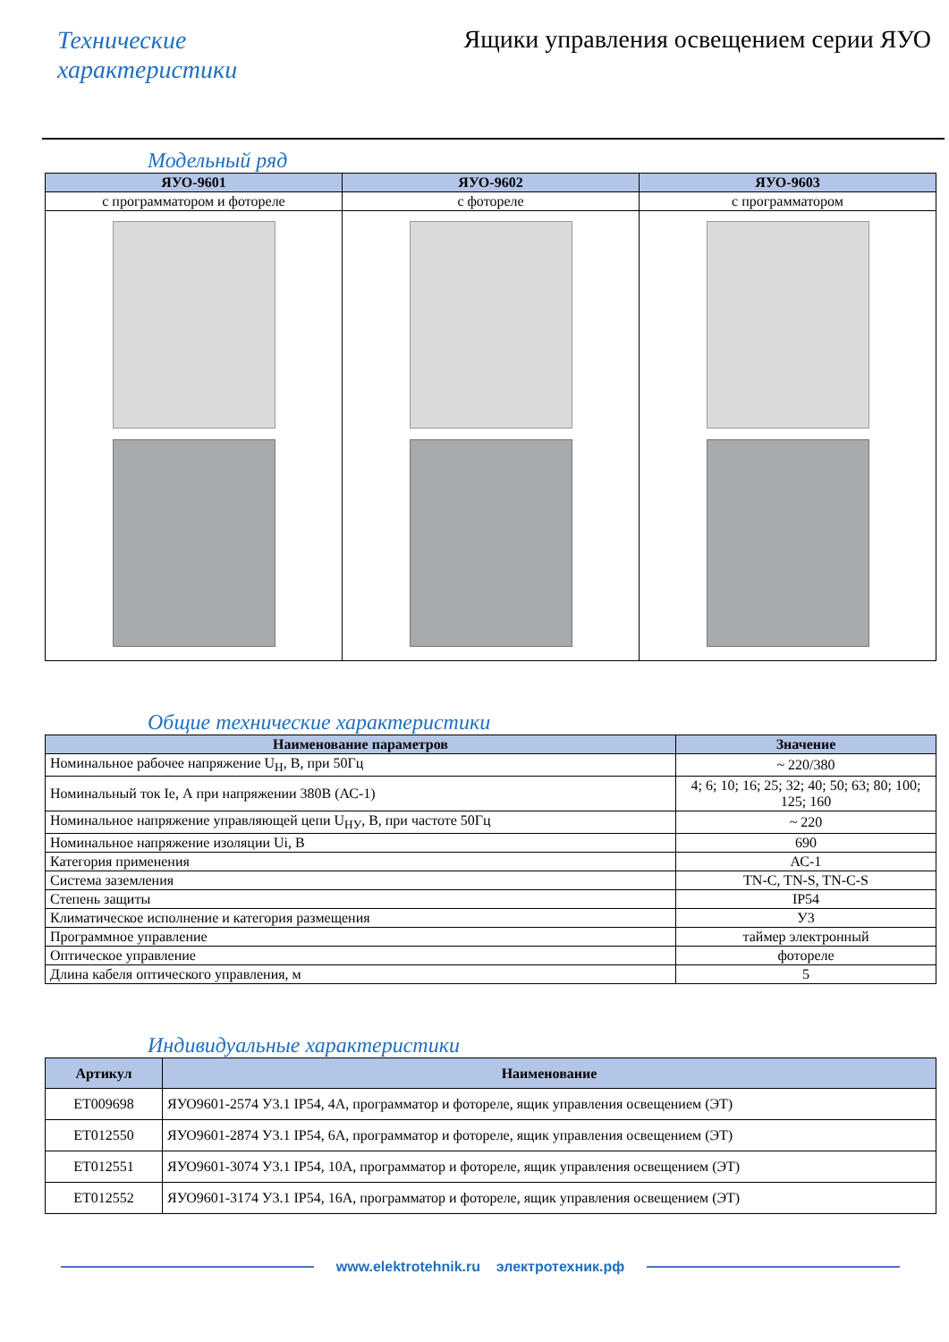Технические
характеристики
Ящики управления освещением серии ЯУО
Модельный ряд
| ЯУО-9601 | ЯУО-9602 | ЯУО-9603 |
| --- | --- | --- |
| с программатором и фотореле | с фотореле | с программатором |
Общие технические характеристики
| Наименование параметров | Значение |
| --- | --- |
| Номинальное рабочее напряжение U<sub>Н</sub>, В, при 50Гц | ~ 220/380 |
| Номинальный ток Ie, А при напряжении 380В (АС-1) | 4; 6; 10; 16; 25; 32; 40; 50; 63; 80; 100; 125; 160 |
| Номинальное напряжение управляющей цепи U<sub>НУ</sub>, В, при частоте 50Гц | ~ 220 |
| Номинальное напряжение изоляции Ui, В | 690 |
| Категория применения | АС-1 |
| Система заземления | TN-C, TN-S, TN-C-S |
| Степень защиты | IP54 |
| Климатическое исполнение и категория размещения | У3 |
| Программное управление | таймер электронный |
| Оптическое управление | фотореле |
| Длина кабеля оптического управления, м | 5 |
Индивидуальные характеристики
| Артикул | Наименование |
| --- | --- |
| ET009698 | ЯУО9601-2574 У3.1 IP54, 4А, программатор и фотореле, ящик управления освещением (ЭТ) |
| ET012550 | ЯУО9601-2874 У3.1 IP54, 6А, программатор и фотореле, ящик управления освещением (ЭТ) |
| ET012551 | ЯУО9601-3074 У3.1 IP54, 10А, программатор и фотореле, ящик управления освещением (ЭТ) |
| ET012552 | ЯУО9601-3174 У3.1 IP54, 16А, программатор и фотореле, ящик управления освещением (ЭТ) |
www.elektrotehnik.ru электротехник.рф